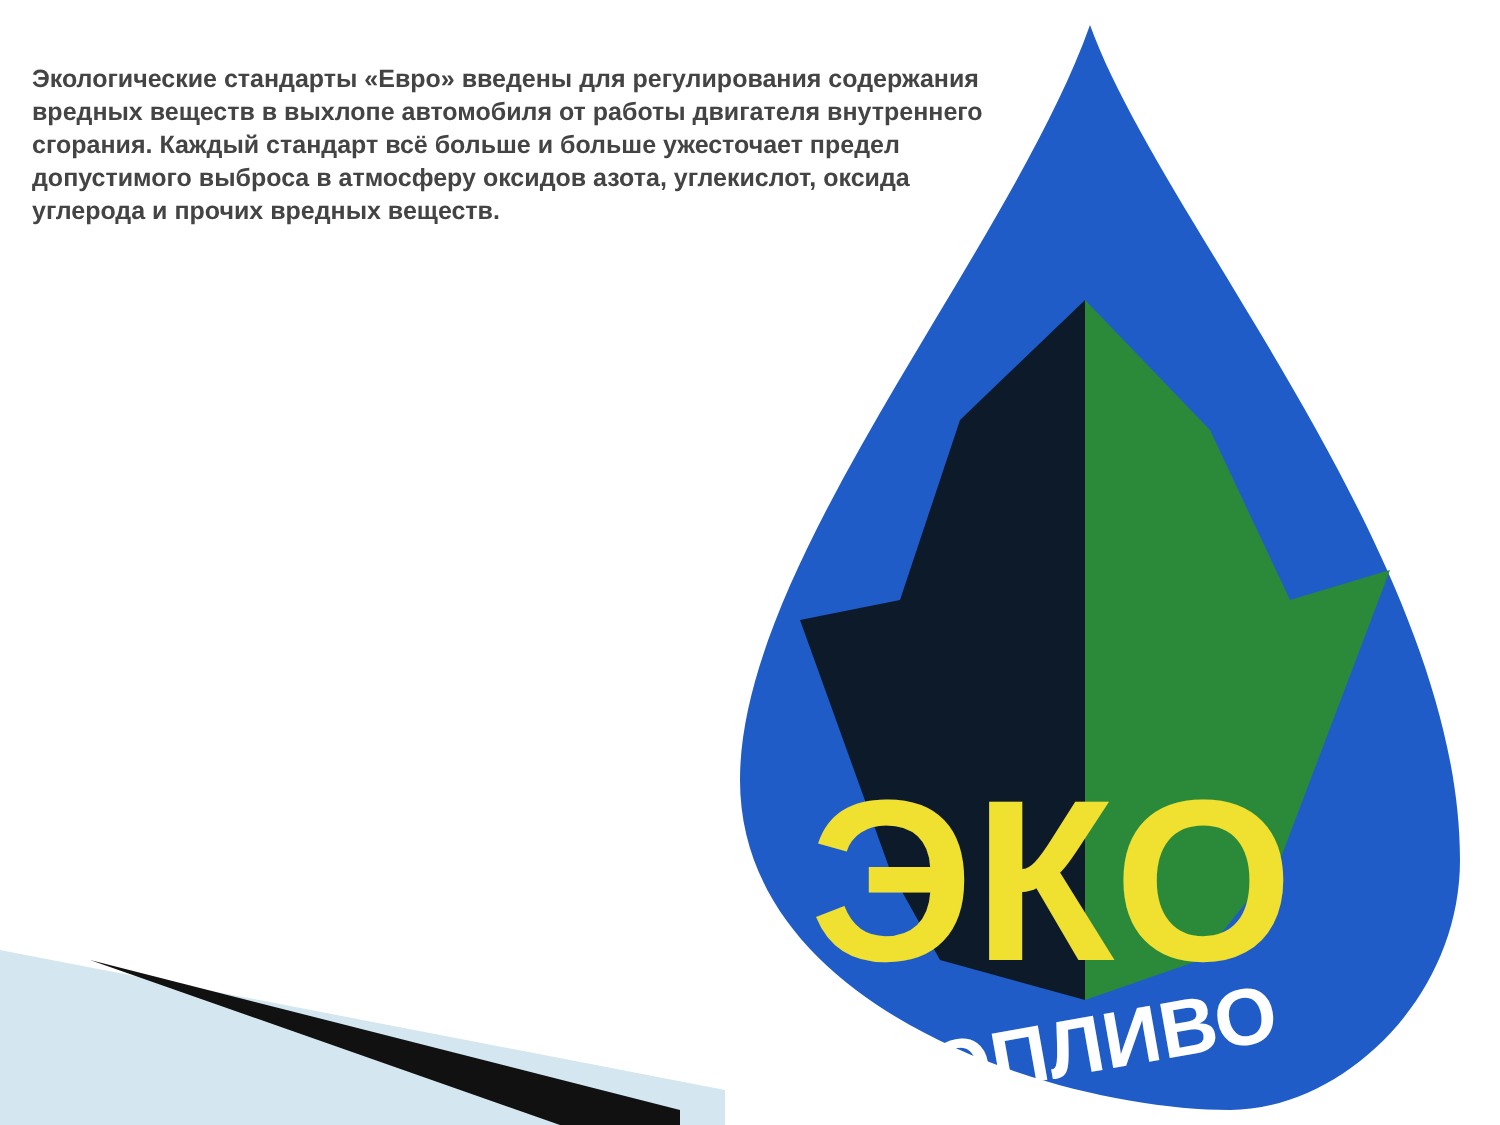ЭКО
ТОПЛИВО
Экологические стандарты «Евро» введены для регулирования содержания вредных веществ в выхлопе автомобиля от работы двигателя внутреннего сгорания. Каждый стандарт всё больше и больше ужесточает предел допустимого выброса в атмосферу оксидов азота, углекислот, оксида углерода и прочих вредных веществ.